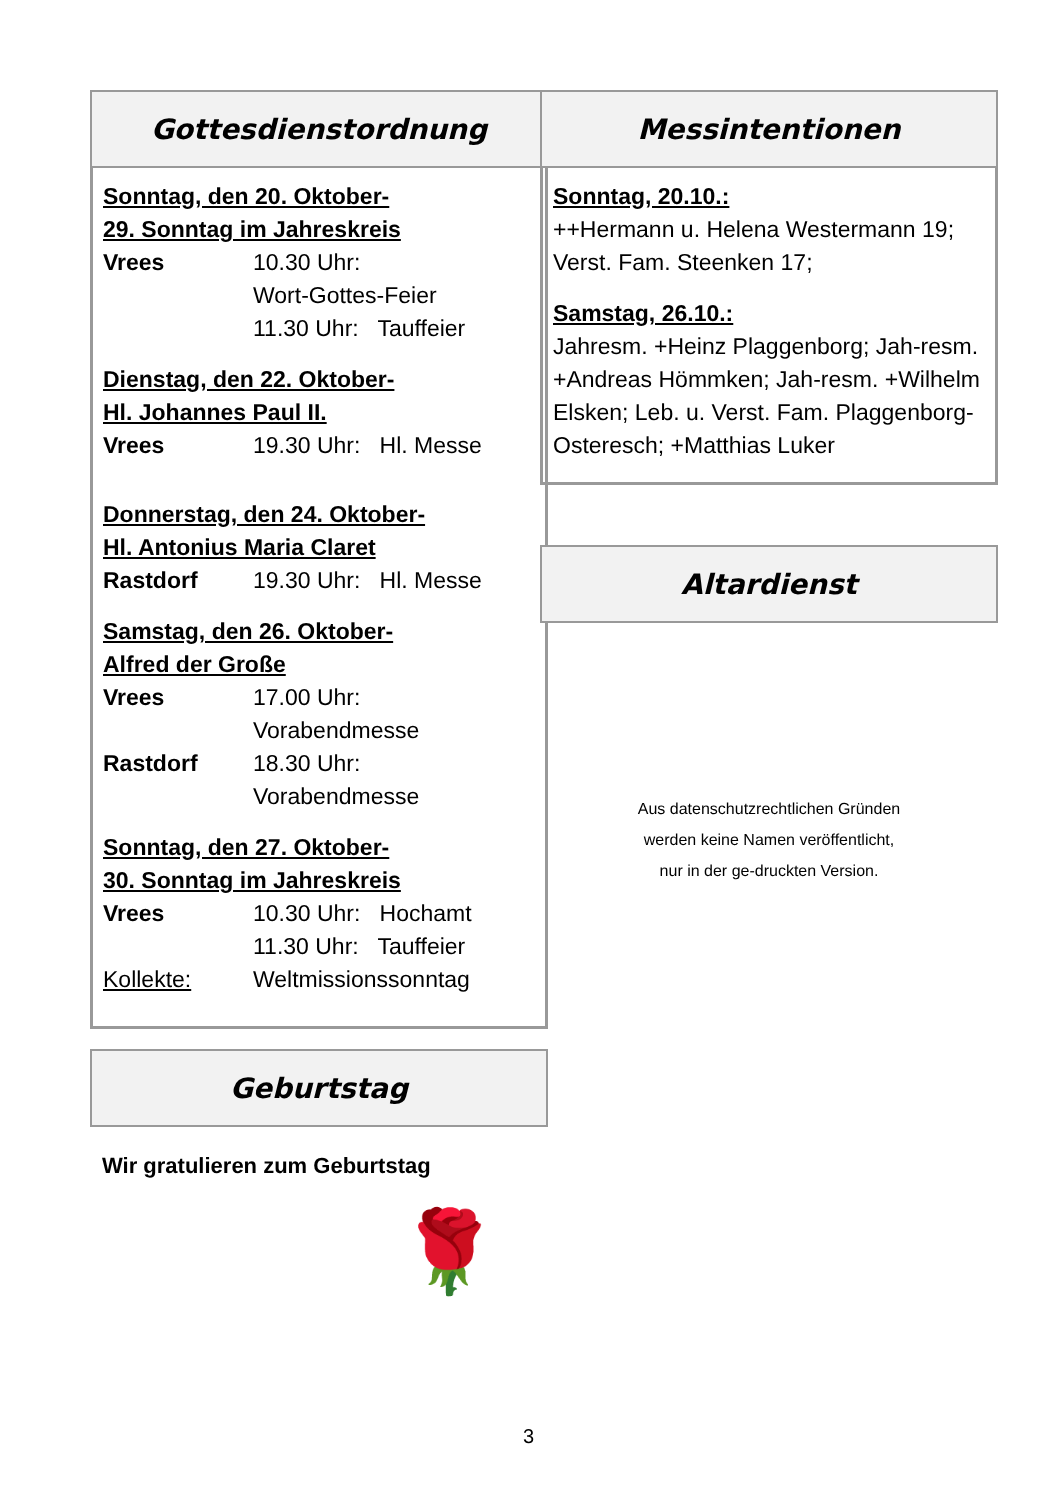Gottesdienstordnung
Sonntag, den 20. Oktober-
29. Sonntag im Jahreskreis
Vrees 10.30 Uhr:
Wort-Gottes-Feier
11.30 Uhr: Tauffeier
Dienstag, den 22. Oktober-
Hl. Johannes Paul II.
Vrees 19.30 Uhr: Hl. Messe
Donnerstag, den 24. Oktober-
Hl. Antonius Maria Claret
Rastdorf 19.30 Uhr: Hl. Messe
Samstag, den 26. Oktober-
Alfred der Große
Vrees 17.00 Uhr:
Vorabendmesse
Rastdorf 18.30 Uhr:
Vorabendmesse
Sonntag, den 27. Oktober-
30. Sonntag im Jahreskreis
Vrees 10.30 Uhr: Hochamt
11.30 Uhr: Tauffeier
Kollekte: Weltmissionssonntag
Geburtstag
Wir gratulieren zum Geburtstag
🌹
Messintentionen
Sonntag, 20.10.:
++Hermann u. Helena Westermann 19; Verst. Fam. Steenken 17;
Samstag, 26.10.:
Jahresm. +Heinz Plaggenborg; Jah-resm. +Andreas Hömmken; Jah-resm. +Wilhelm Elsken; Leb. u. Verst. Fam. Plaggenborg-Osteresch; +Matthias Luker
Altardienst
Aus datenschutzrechtlichen Gründen werden keine Namen veröffentlicht, nur in der ge-druckten Version.
3